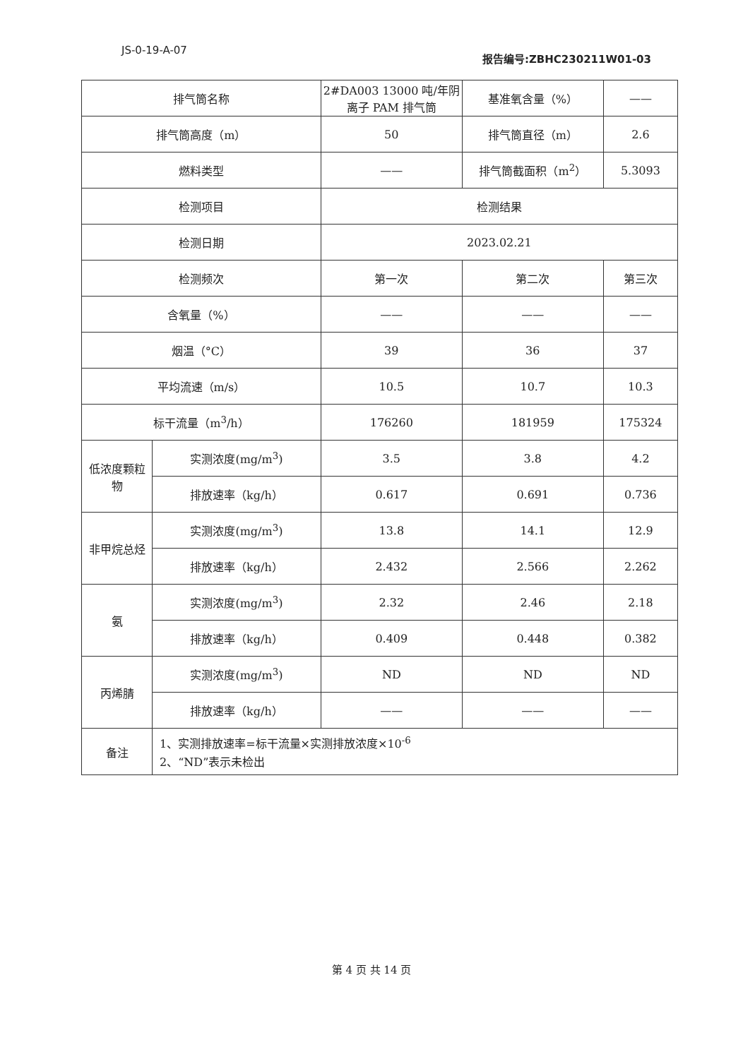JS-0-19-A-07
报告编号:ZBHC230211W01-03
| 排气筒名称 | | 2#DA003 13000 吨/年阴离子 PAM 排气筒 | 基准氧含量（%） | —— |
| 排气筒高度（m） | | 50 | 排气筒直径（m） | 2.6 |
| 燃料类型 | | —— | 排气筒截面积（m<sup>2</sup>） | 5.3093 |
| 检测项目 | | 检测结果 | | |
| 检测日期 | | 2023.02.21 | | |
| 检测频次 | | 第一次 | 第二次 | 第三次 |
| 含氧量（%） | | —— | —— | —— |
| 烟温（°C） | | 39 | 36 | 37 |
| 平均流速（m/s） | | 10.5 | 10.7 | 10.3 |
| 标干流量（m<sup>3</sup>/h） | | 176260 | 181959 | 175324 |
| 低浓度颗粒物 | 实测浓度(mg/m<sup>3</sup>) | 3.5 | 3.8 | 4.2 |
| | 排放速率（kg/h） | 0.617 | 0.691 | 0.736 |
| 非甲烷总烃 | 实测浓度(mg/m<sup>3</sup>) | 13.8 | 14.1 | 12.9 |
| | 排放速率（kg/h） | 2.432 | 2.566 | 2.262 |
| 氨 | 实测浓度(mg/m<sup>3</sup>) | 2.32 | 2.46 | 2.18 |
| | 排放速率（kg/h） | 0.409 | 0.448 | 0.382 |
| 丙烯腈 | 实测浓度(mg/m<sup>3</sup>) | ND | ND | ND |
| | 排放速率（kg/h） | —— | —— | —— |
| 备注 | 1、实测排放速率=标干流量×实测排放浓度×10<sup>-6</sup> 2、“ND”表示未检出 | | | |
第 4 页 共 14 页